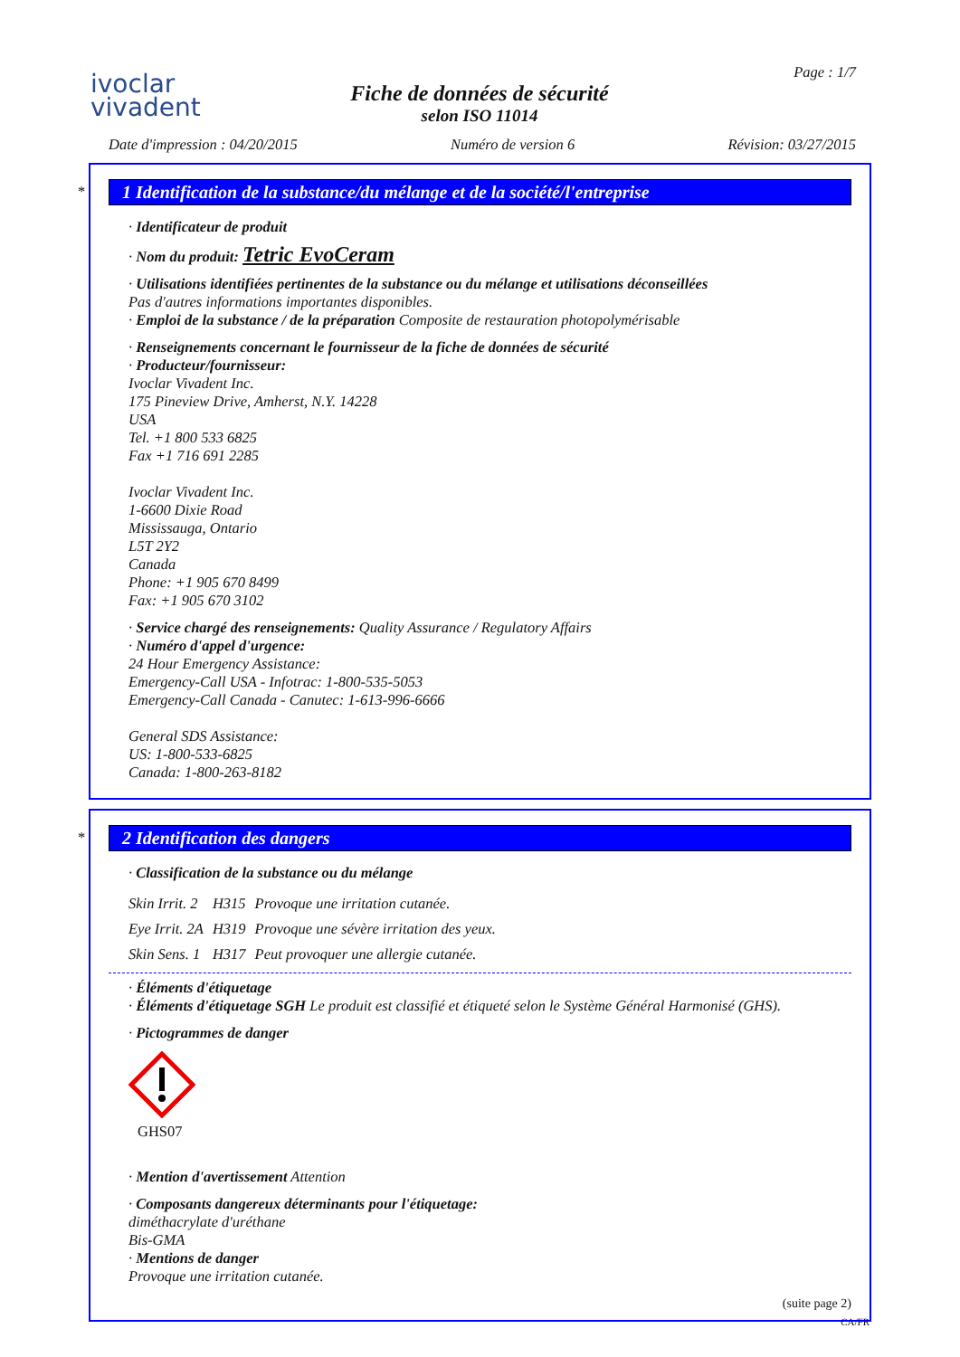ivoclar
vivadent
Fiche de données de sécurité
selon ISO 11014
Page : 1/7
Date d'impression : 04/20/2015 Numéro de version 6 Révision: 03/27/2015
*
1 Identification de la substance/du mélange et de la société/l'entreprise
· Identificateur de produit
· Nom du produit: Tetric EvoCeram
· Utilisations identifiées pertinentes de la substance ou du mélange et utilisations déconseillées
Pas d'autres informations importantes disponibles.
· Emploi de la substance / de la préparation Composite de restauration photopolymérisable
· Renseignements concernant le fournisseur de la fiche de données de sécurité
· Producteur/fournisseur:
Ivoclar Vivadent Inc.
175 Pineview Drive, Amherst, N.Y. 14228
USA
Tel. +1 800 533 6825
Fax +1 716 691 2285
Ivoclar Vivadent Inc.
1-6600 Dixie Road
Mississauga, Ontario
L5T 2Y2
Canada
Phone: +1 905 670 8499
Fax: +1 905 670 3102
· Service chargé des renseignements: Quality Assurance / Regulatory Affairs
· Numéro d'appel d'urgence:
24 Hour Emergency Assistance:
Emergency-Call USA - Infotrac: 1-800-535-5053
Emergency-Call Canada - Canutec: 1-613-996-6666
General SDS Assistance:
US: 1-800-533-6825
Canada: 1-800-263-8182
*
2 Identification des dangers
· Classification de la substance ou du mélange
| Skin Irrit. 2 | H315 | Provoque une irritation cutanée. |
| Eye Irrit. 2A | H319 | Provoque une sévère irritation des yeux. |
| Skin Sens. 1 | H317 | Peut provoquer une allergie cutanée. |
· Éléments d'étiquetage
· Éléments d'étiquetage SGH Le produit est classifié et étiqueté selon le Système Général Harmonisé (GHS).
· Pictogrammes de danger
GHS07
· Mention d'avertissement Attention
· Composants dangereux déterminants pour l'étiquetage:
diméthacrylate d'uréthane
Bis-GMA
· Mentions de danger
Provoque une irritation cutanée.
(suite page 2)
CA/FR